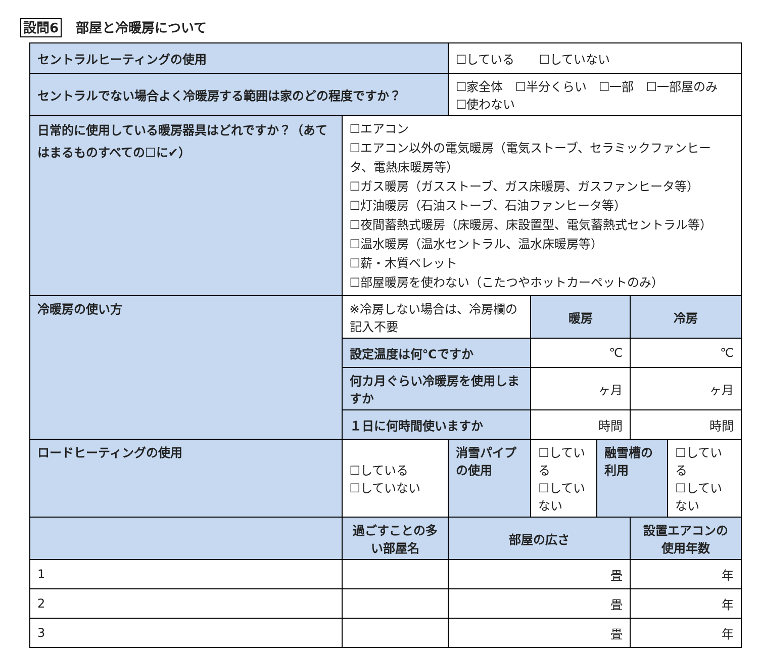設問6 部屋と冷暖房について
| セントラルヒーティングの使用 | | | | ☐している ☐していない | | | | |
| セントラルでない場合よく冷暖房する範囲は家のどの程度ですか？ | | | | ☐家全体 ☐半分くらい ☐一部 ☐一部屋のみ ☐使わない | | | | |
| 日常的に使用している暖房器具はどれですか？（あてはまるものすべての☐に✔） | | ☐エアコン ☐エアコン以外の電気暖房（電気ストーブ、セラミックファンヒータ、電熱床暖房等） ☐ガス暖房（ガスストーブ、ガス床暖房、ガスファンヒータ等） ☐灯油暖房（石油ストーブ、石油ファンヒータ等） ☐夜間蓄熱式暖房（床暖房、床設置型、電気蓄熱式セントラル等） ☐温水暖房（温水セントラル、温水床暖房等） ☐薪・木質ペレット ☐部屋暖房を使わない（こたつやホットカーペットのみ） | | | | | | |
| 冷暖房の使い方 | | ※冷房しない場合は、冷房欄の記入不要 | | | 暖房 | | 冷房 | |
| | | 設定温度は何℃ですか | | | ℃ | | ℃ | |
| | | 何カ月ぐらい冷暖房を使用しますか | | | ヶ月 | | ヶ月 | |
| | | １日に何時間使いますか | | | 時間 | | 時間 | |
| ロードヒーティングの使用 | | | ☐している ☐していない | 消雪パイプの使用 | ☐している ☐していない | 融雪槽の利用 | | ☐している ☐していない |
| | 過ごすことの多い部屋名 | | | 部屋の広さ | | | 設置エアコンの使用年数 | |
| 1 | | | | 畳 | | | 年 | |
| 2 | | | | 畳 | | | 年 | |
| 3 | | | | 畳 | | | 年 | |